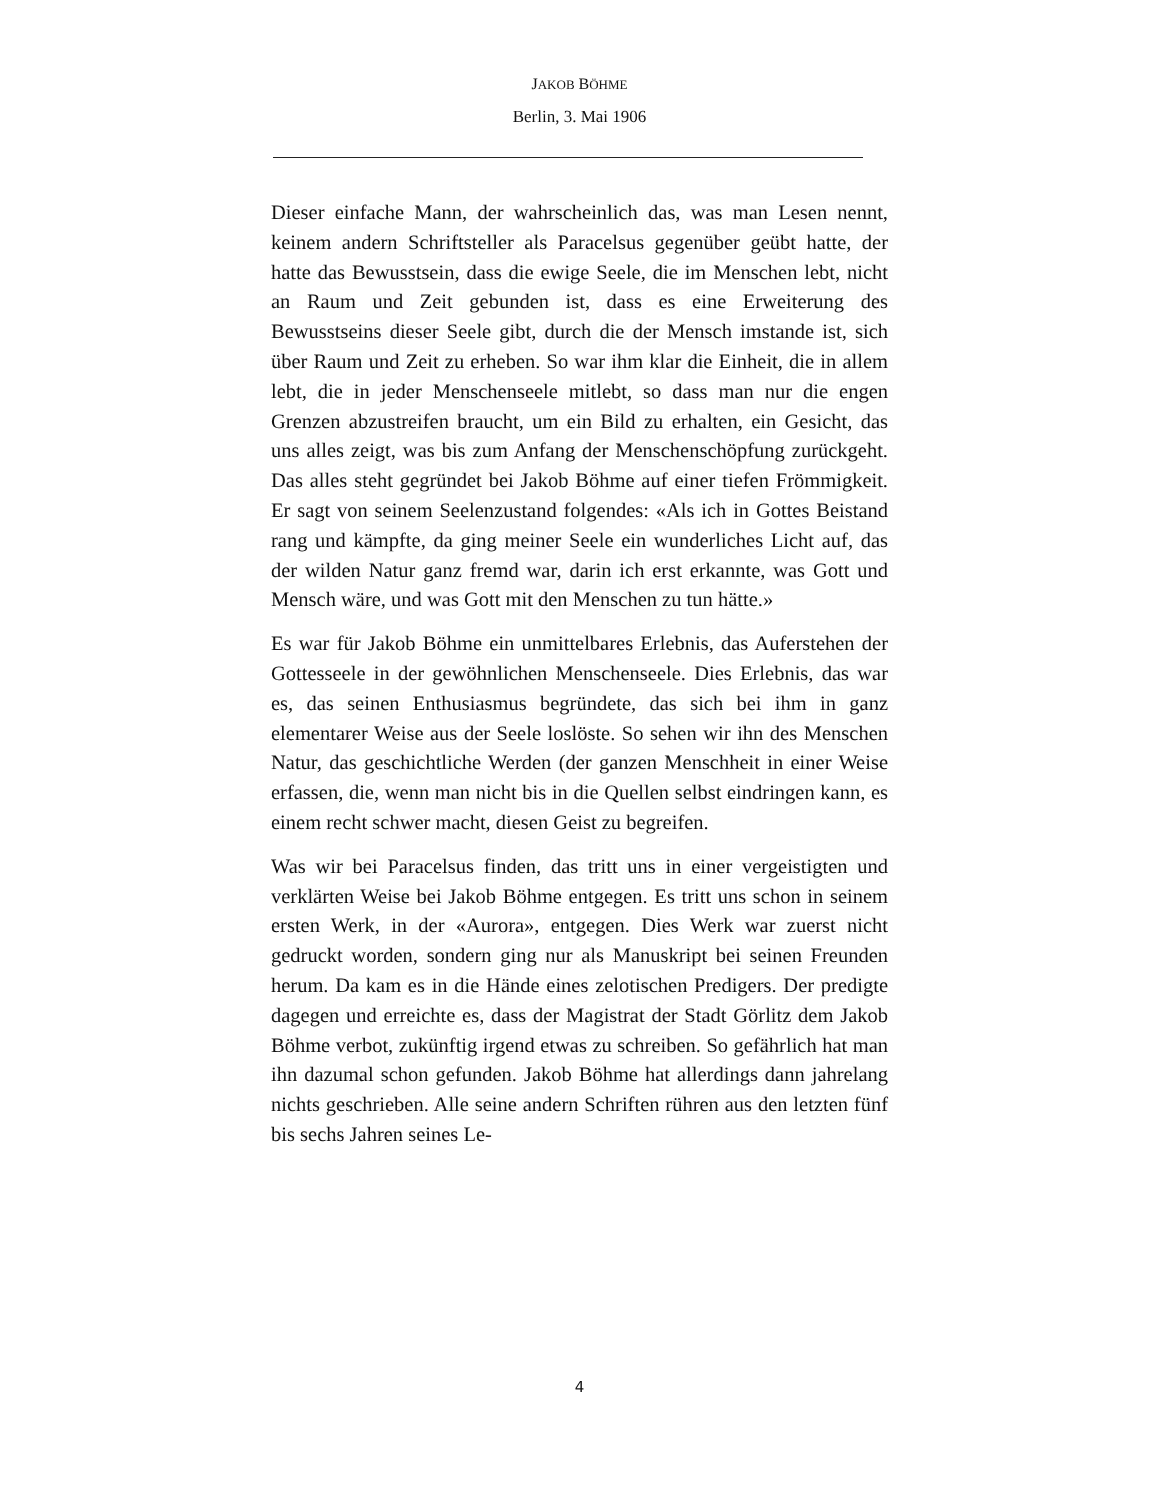JAKOB BÖHME
Berlin, 3. Mai 1906
Dieser einfache Mann, der wahrscheinlich das, was man Lesen nennt, keinem andern Schriftsteller als Paracelsus gegenüber geübt hatte, der hatte das Bewusstsein, dass die ewige Seele, die im Menschen lebt, nicht an Raum und Zeit gebunden ist, dass es eine Erweiterung des Bewusstseins dieser Seele gibt, durch die der Mensch imstande ist, sich über Raum und Zeit zu erheben. So war ihm klar die Einheit, die in allem lebt, die in jeder Menschenseele mitlebt, so dass man nur die engen Grenzen abzustreifen braucht, um ein Bild zu erhalten, ein Gesicht, das uns alles zeigt, was bis zum Anfang der Menschenschöpfung zurückgeht. Das alles steht gegründet bei Jakob Böhme auf einer tiefen Frömmigkeit. Er sagt von seinem Seelenzustand folgendes: «Als ich in Gottes Beistand rang und kämpfte, da ging meiner Seele ein wunderliches Licht auf, das der wilden Natur ganz fremd war, darin ich erst erkannte, was Gott und Mensch wäre, und was Gott mit den Menschen zu tun hätte.»
Es war für Jakob Böhme ein unmittelbares Erlebnis, das Auferstehen der Gottesseele in der gewöhnlichen Menschenseele. Dies Erlebnis, das war es, das seinen Enthusiasmus begründete, das sich bei ihm in ganz elementarer Weise aus der Seele loslöste. So sehen wir ihn des Menschen Natur, das geschichtliche Werden (der ganzen Menschheit in einer Weise erfassen, die, wenn man nicht bis in die Quellen selbst eindringen kann, es einem recht schwer macht, diesen Geist zu begreifen.
Was wir bei Paracelsus finden, das tritt uns in einer vergeistigten und verklärten Weise bei Jakob Böhme entgegen. Es tritt uns schon in seinem ersten Werk, in der «Aurora», entgegen. Dies Werk war zuerst nicht gedruckt worden, sondern ging nur als Manuskript bei seinen Freunden herum. Da kam es in die Hände eines zelotischen Predigers. Der predigte dagegen und erreichte es, dass der Magistrat der Stadt Görlitz dem Jakob Böhme verbot, zukünftig irgend etwas zu schreiben. So gefährlich hat man ihn dazumal schon gefunden. Jakob Böhme hat allerdings dann jahrelang nichts geschrieben. Alle seine andern Schriften rühren aus den letzten fünf bis sechs Jahren seines Le-
4